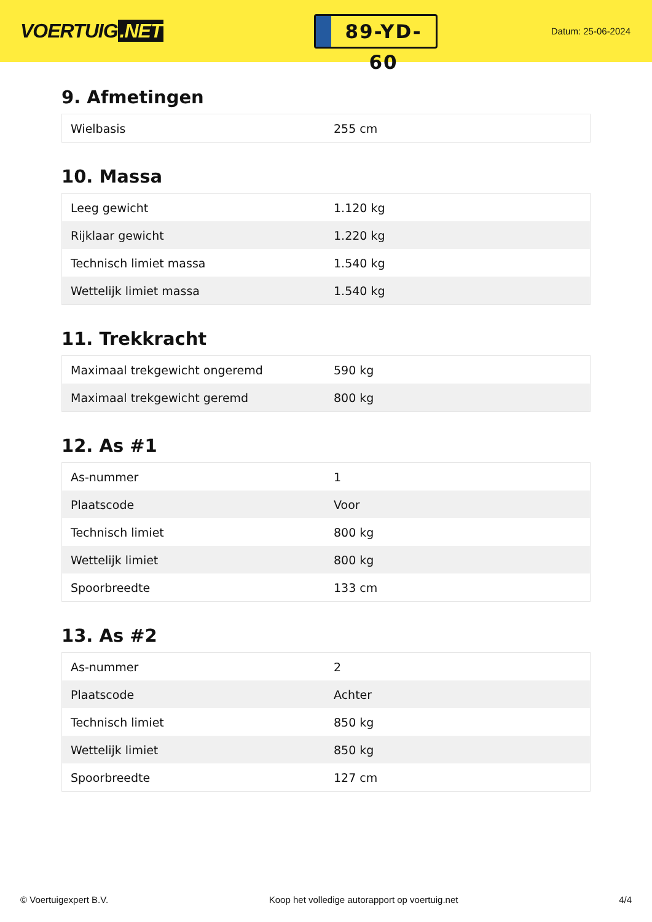VOERTUIG.NET
89-YD-60
Datum: 25-06-2024
9. Afmetingen
| Wielbasis | 255 cm |
10. Massa
| Leeg gewicht | 1.120 kg |
| Rijklaar gewicht | 1.220 kg |
| Technisch limiet massa | 1.540 kg |
| Wettelijk limiet massa | 1.540 kg |
11. Trekkracht
| Maximaal trekgewicht ongeremd | 590 kg |
| Maximaal trekgewicht geremd | 800 kg |
12. As #1
| As-nummer | 1 |
| Plaatscode | Voor |
| Technisch limiet | 800 kg |
| Wettelijk limiet | 800 kg |
| Spoorbreedte | 133 cm |
13. As #2
| As-nummer | 2 |
| Plaatscode | Achter |
| Technisch limiet | 850 kg |
| Wettelijk limiet | 850 kg |
| Spoorbreedte | 127 cm |
© Voertuigexpert B.V. Koop het volledige autorapport op voertuig.net 4/4